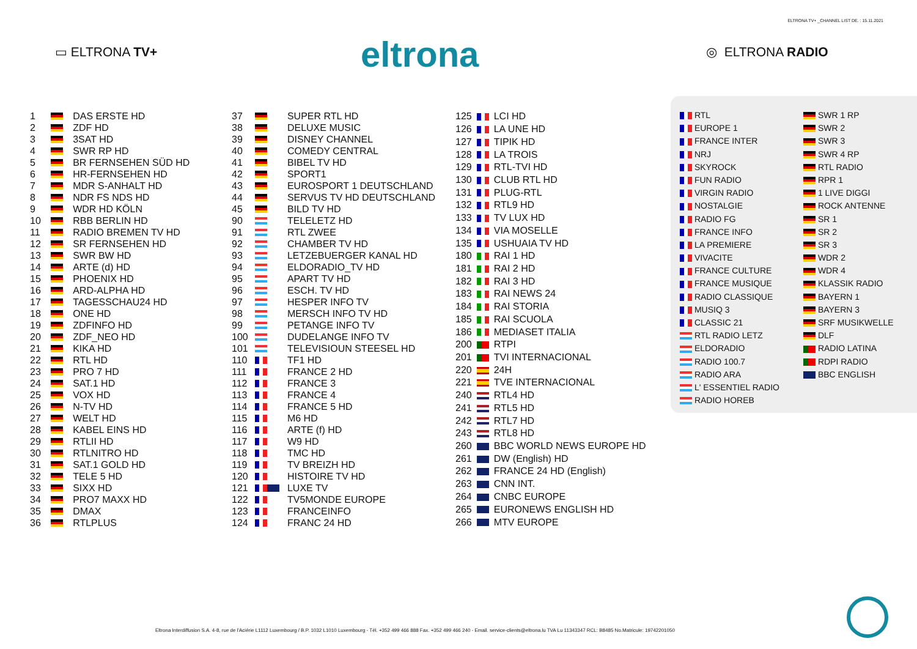ELTRONA TV+ _CHANNEL LIST DE. : 15.11.2021
▭ ELTRONA TV+ eltrona ◎ ELTRONA RADIO
| 1 | | DAS ERSTE HD |
| 2 | | ZDF HD |
| 3 | | 3SAT HD |
| 4 | | SWR RP HD |
| 5 | | BR FERNSEHEN SÜD HD |
| 6 | | HR-FERNSEHEN HD |
| 7 | | MDR S-ANHALT HD |
| 8 | | NDR FS NDS HD |
| 9 | | WDR HD KÖLN |
| 10 | | RBB BERLIN HD |
| 11 | | RADIO BREMEN TV HD |
| 12 | | SR FERNSEHEN HD |
| 13 | | SWR BW HD |
| 14 | | ARTE (d) HD |
| 15 | | PHOENIX HD |
| 16 | | ARD-ALPHA HD |
| 17 | | TAGESSCHAU24 HD |
| 18 | | ONE HD |
| 19 | | ZDFINFO HD |
| 20 | | ZDF_NEO HD |
| 21 | | KIKA HD |
| 22 | | RTL HD |
| 23 | | PRO 7 HD |
| 24 | | SAT.1 HD |
| 25 | | VOX HD |
| 26 | | N-TV HD |
| 27 | | WELT HD |
| 28 | | KABEL EINS HD |
| 29 | | RTLII HD |
| 30 | | RTLNITRO HD |
| 31 | | SAT.1 GOLD HD |
| 32 | | TELE 5 HD |
| 33 | | SIXX HD |
| 34 | | PRO7 MAXX HD |
| 35 | | DMAX |
| 36 | | RTLPLUS |
| 37 | | SUPER RTL HD |
| 38 | | DELUXE MUSIC |
| 39 | | DISNEY CHANNEL |
| 40 | | COMEDY CENTRAL |
| 41 | | BIBEL TV HD |
| 42 | | SPORT1 |
| 43 | | EUROSPORT 1 DEUTSCHLAND |
| 44 | | SERVUS TV HD DEUTSCHLAND |
| 45 | | BILD TV HD |
| 90 | | TELELETZ HD |
| 91 | | RTL ZWEE |
| 92 | | CHAMBER TV HD |
| 93 | | LETZEBUERGER KANAL HD |
| 94 | | ELDORADIO_TV HD |
| 95 | | APART TV HD |
| 96 | | ESCH. TV HD |
| 97 | | HESPER INFO TV |
| 98 | | MERSCH INFO TV HD |
| 99 | | PETANGE INFO TV |
| 100 | | DUDELANGE INFO TV |
| 101 | | TELEVISIOUN STEESEL HD |
| 110 | | TF1 HD |
| 111 | | FRANCE 2 HD |
| 112 | | FRANCE 3 |
| 113 | | FRANCE 4 |
| 114 | | FRANCE 5 HD |
| 115 | | M6 HD |
| 116 | | ARTE (f) HD |
| 117 | | W9 HD |
| 118 | | TMC HD |
| 119 | | TV BREIZH HD |
| 120 | | HISTOIRE TV HD |
| 121 | | LUXE TV |
| 122 | | TV5MONDE EUROPE |
| 123 | | FRANCEINFO |
| 124 | | FRANC 24 HD |
| 125 | | LCI HD |
| 126 | | LA UNE HD |
| 127 | | TIPIK HD |
| 128 | | LA TROIS |
| 129 | | RTL-TVI HD |
| 130 | | CLUB RTL HD |
| 131 | | PLUG-RTL |
| 132 | | RTL9 HD |
| 133 | | TV LUX HD |
| 134 | | VIA MOSELLE |
| 135 | | USHUAIA TV HD |
| 180 | | RAI 1 HD |
| 181 | | RAI 2 HD |
| 182 | | RAI 3 HD |
| 183 | | RAI NEWS 24 |
| 184 | | RAI STORIA |
| 185 | | RAI SCUOLA |
| 186 | | MEDIASET ITALIA |
| 200 | | RTPI |
| 201 | | TVI INTERNACIONAL |
| 220 | | 24H |
| 221 | | TVE INTERNACIONAL |
| 240 | | RTL4 HD |
| 241 | | RTL5 HD |
| 242 | | RTL7 HD |
| 243 | | RTL8 HD |
| 260 | | BBC WORLD NEWS EUROPE HD |
| 261 | | DW (English) HD |
| 262 | | FRANCE 24 HD (English) |
| 263 | | CNN INT. |
| 264 | | CNBC EUROPE |
| 265 | | EURONEWS ENGLISH HD |
| 266 | | MTV EUROPE |
RTL
EUROPE 1
FRANCE INTER
NRJ
SKYROCK
FUN RADIO
VIRGIN RADIO
NOSTALGIE
RADIO FG
FRANCE INFO
LA PREMIERE
VIVACITE
FRANCE CULTURE
FRANCE MUSIQUE
RADIO CLASSIQUE
MUSIQ 3
CLASSIC 21
RTL RADIO LETZ
ELDORADIO
RADIO 100.7
RADIO ARA
L' ESSENTIEL RADIO
RADIO HOREB
SWR 1 RP
SWR 2
SWR 3
SWR 4 RP
RTL RADIO
RPR 1
1 LIVE DIGGI
ROCK ANTENNE
SR 1
SR 2
SR 3
WDR 2
WDR 4
KLASSIK RADIO
BAYERN 1
BAYERN 3
SRF MUSIKWELLE
DLF
RADIO LATINA
RDPI RADIO
BBC ENGLISH
Eltrona Interdiffusion S.A. 4-8, rue de l'Aciérie L1112 Luxembourg / B.P. 1032 L1010 Luxembourg - Tél. +352 499 466 888 Fax. +352 499 466 240 - Email. service-clients@eltrona.lu TVA Lu 11343347 RCL: B8485 No.Matricule: 19742201050